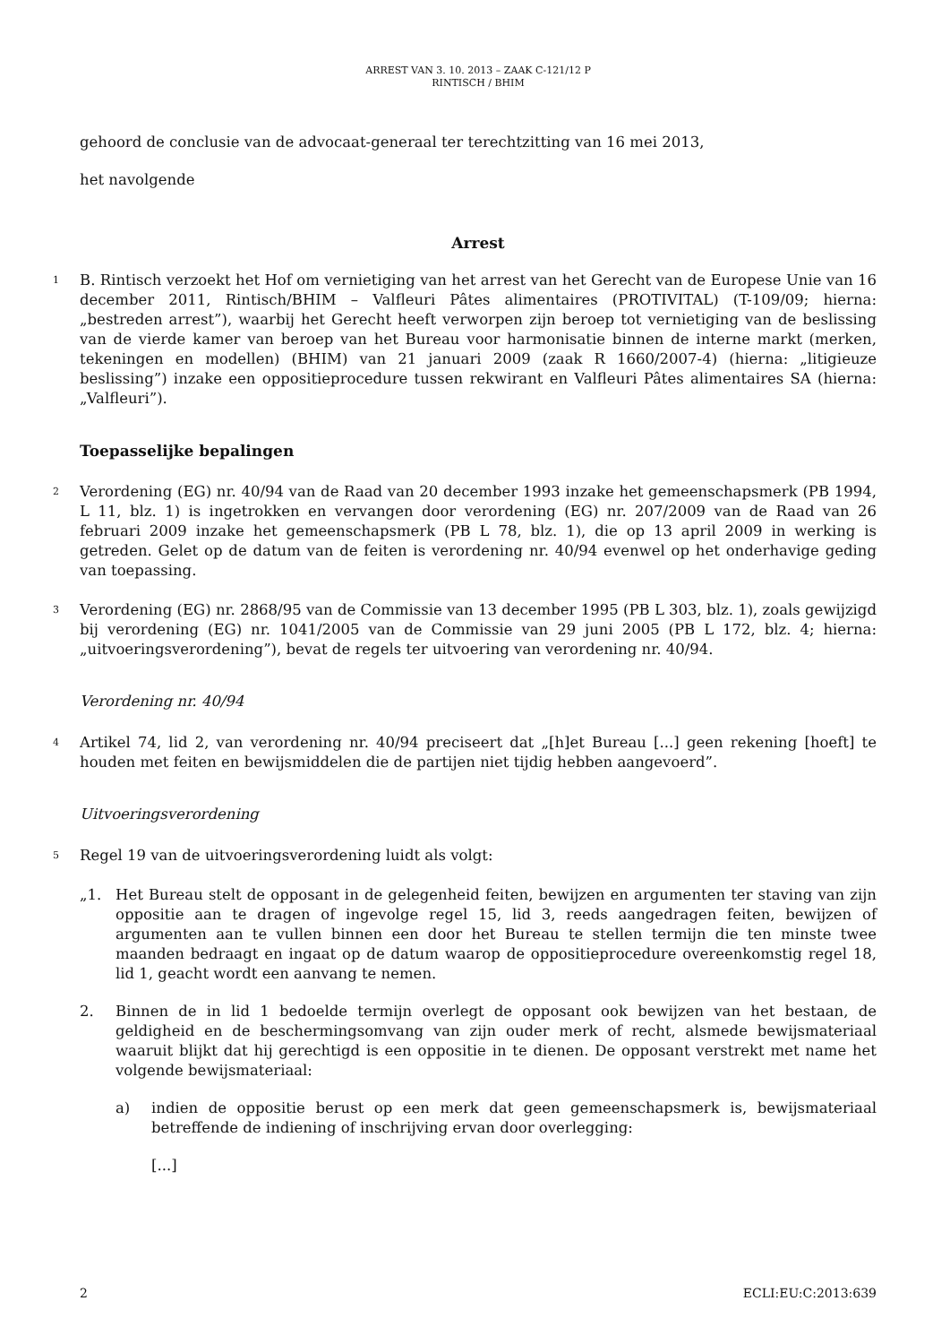ARREST VAN 3. 10. 2013 – ZAAK C-121/12 P
RINTISCH / BHIM
gehoord de conclusie van de advocaat-generaal ter terechtzitting van 16 mei 2013,
het navolgende
Arrest
1
B. Rintisch verzoekt het Hof om vernietiging van het arrest van het Gerecht van de Europese Unie van 16 december 2011, Rintisch/BHIM – Valfleuri Pâtes alimentaires (PROTIVITAL) (T-109/09; hierna: „bestreden arrest”), waarbij het Gerecht heeft verworpen zijn beroep tot vernietiging van de beslissing van de vierde kamer van beroep van het Bureau voor harmonisatie binnen de interne markt (merken, tekeningen en modellen) (BHIM) van 21 januari 2009 (zaak R 1660/2007-4) (hierna: „litigieuze beslissing”) inzake een oppositieprocedure tussen rekwirant en Valfleuri Pâtes alimentaires SA (hierna: „Valfleuri”).
Toepasselijke bepalingen
2
Verordening (EG) nr. 40/94 van de Raad van 20 december 1993 inzake het gemeenschapsmerk (PB 1994, L 11, blz. 1) is ingetrokken en vervangen door verordening (EG) nr. 207/2009 van de Raad van 26 februari 2009 inzake het gemeenschapsmerk (PB L 78, blz. 1), die op 13 april 2009 in werking is getreden. Gelet op de datum van de feiten is verordening nr. 40/94 evenwel op het onderhavige geding van toepassing.
3
Verordening (EG) nr. 2868/95 van de Commissie van 13 december 1995 (PB L 303, blz. 1), zoals gewijzigd bij verordening (EG) nr. 1041/2005 van de Commissie van 29 juni 2005 (PB L 172, blz. 4; hierna: „uitvoeringsverordening”), bevat de regels ter uitvoering van verordening nr. 40/94.
Verordening nr. 40/94
4
Artikel 74, lid 2, van verordening nr. 40/94 preciseert dat „[h]et Bureau [...] geen rekening [hoeft] te houden met feiten en bewijsmiddelen die de partijen niet tijdig hebben aangevoerd”.
Uitvoeringsverordening
5
Regel 19 van de uitvoeringsverordening luidt als volgt:
„1. Het Bureau stelt de opposant in de gelegenheid feiten, bewijzen en argumenten ter staving van zijn oppositie aan te dragen of ingevolge regel 15, lid 3, reeds aangedragen feiten, bewijzen of argumenten aan te vullen binnen een door het Bureau te stellen termijn die ten minste twee maanden bedraagt en ingaat op de datum waarop de oppositieprocedure overeenkomstig regel 18, lid 1, geacht wordt een aanvang te nemen.
2. Binnen de in lid 1 bedoelde termijn overlegt de opposant ook bewijzen van het bestaan, de geldigheid en de beschermingsomvang van zijn ouder merk of recht, alsmede bewijsmateriaal waaruit blijkt dat hij gerechtigd is een oppositie in te dienen. De opposant verstrekt met name het volgende bewijsmateriaal:
a) indien de oppositie berust op een merk dat geen gemeenschapsmerk is, bewijsmateriaal betreffende de indiening of inschrijving ervan door overlegging:
[...]
2 ECLI:EU:C:2013:639